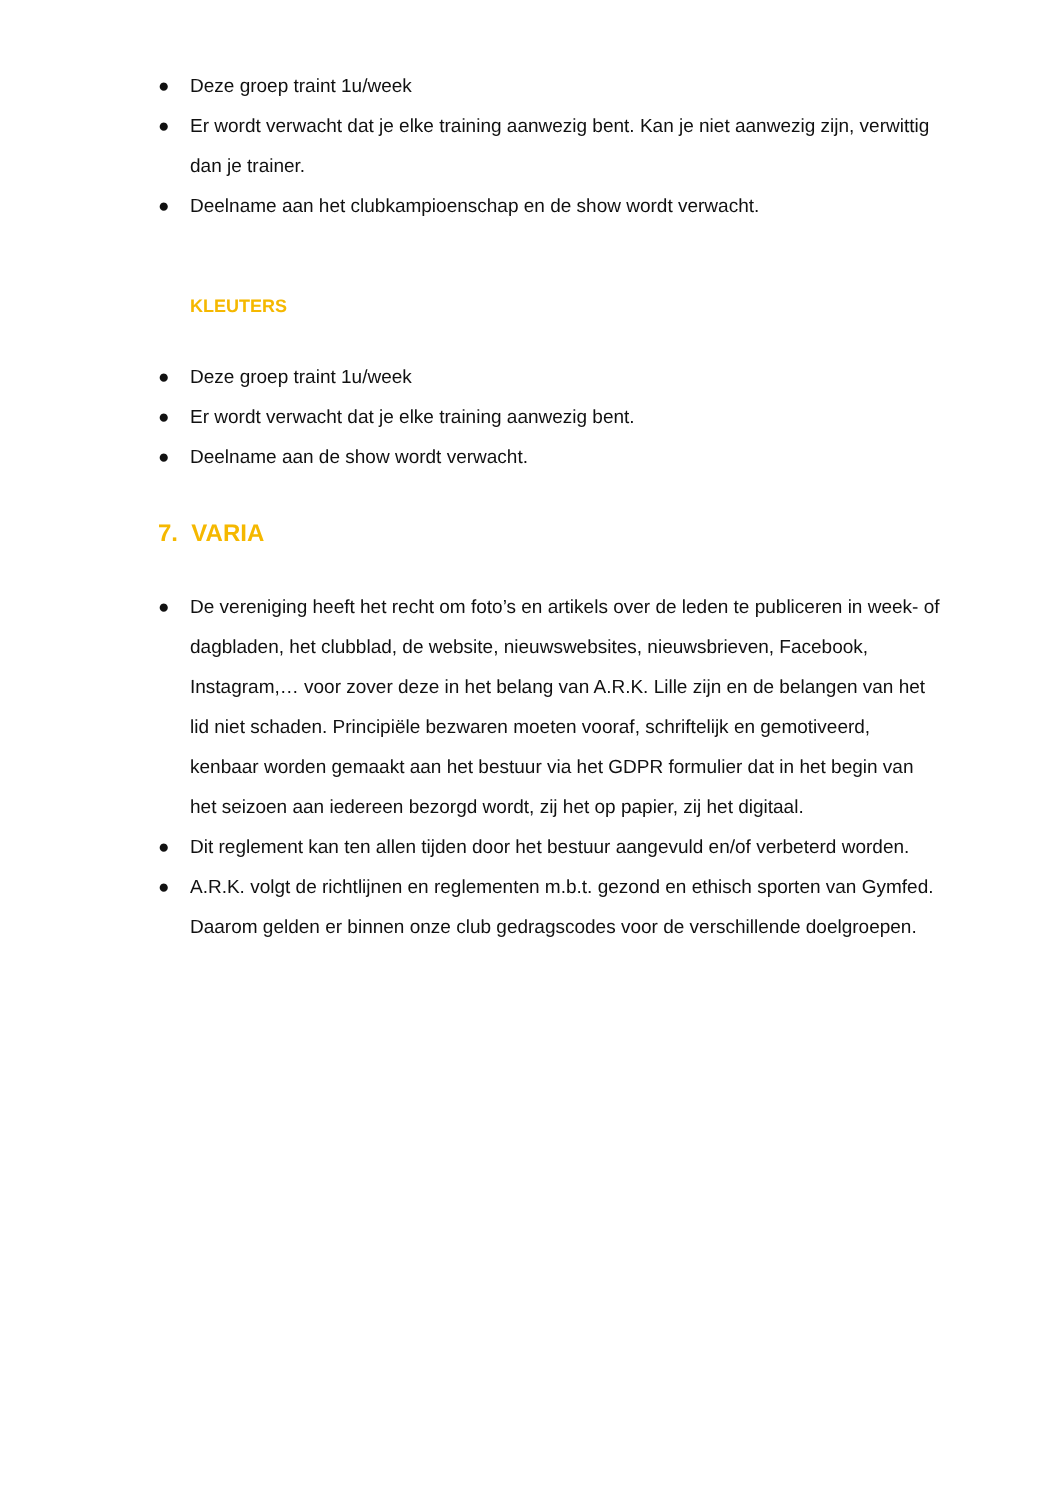● Deze groep traint 1u/week
● Er wordt verwacht dat je elke training aanwezig bent. Kan je niet aanwezig zijn, verwittig dan je trainer.
● Deelname aan het clubkampioenschap en de show wordt verwacht.
KLEUTERS
● Deze groep traint 1u/week
● Er wordt verwacht dat je elke training aanwezig bent.
● Deelname aan de show wordt verwacht.
7. VARIA
● De vereniging heeft het recht om foto’s en artikels over de leden te publiceren in week- of dagbladen, het clubblad, de website, nieuwswebsites, nieuwsbrieven, Facebook, Instagram,… voor zover deze in het belang van A.R.K. Lille zijn en de belangen van het lid niet schaden. Principiële bezwaren moeten vooraf, schriftelijk en gemotiveerd, kenbaar worden gemaakt aan het bestuur via het GDPR formulier dat in het begin van het seizoen aan iedereen bezorgd wordt, zij het op papier, zij het digitaal.
● Dit reglement kan ten allen tijden door het bestuur aangevuld en/of verbeterd worden.
● A.R.K. volgt de richtlijnen en reglementen m.b.t. gezond en ethisch sporten van Gymfed. Daarom gelden er binnen onze club gedragscodes voor de verschillende doelgroepen.